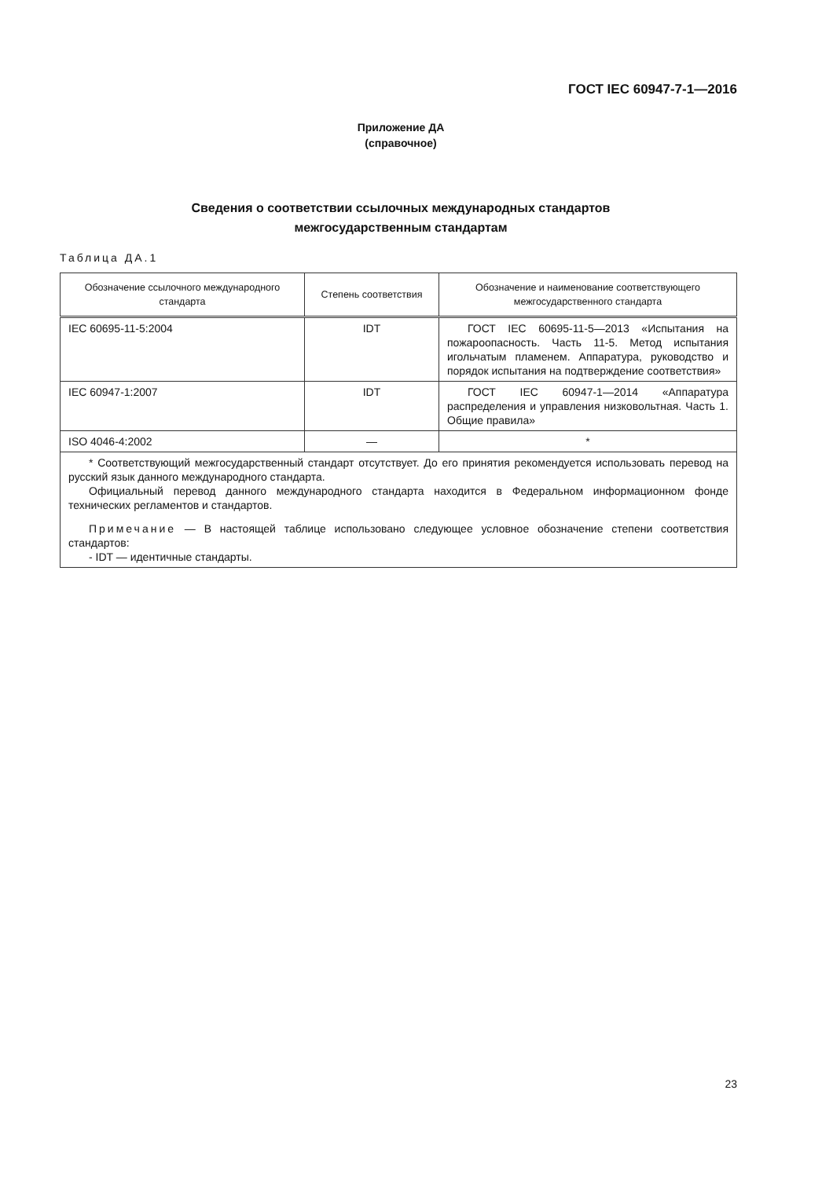ГОСТ IEC 60947-7-1—2016
Приложение ДА
(справочное)
Сведения о соответствии ссылочных международных стандартов
межгосударственным стандартам
Таблица ДА.1
| Обозначение ссылочного международного стандарта | Степень соответствия | Обозначение и наименование соответствующего межгосударственного стандарта |
| --- | --- | --- |
| IEC 60695-11-5:2004 | IDT | ГОСТ IEC 60695-11-5—2013 «Испытания на пожароопасность. Часть 11-5. Метод испытания игольчатым пламенем. Аппаратура, руководство и порядок испытания на подтверждение соответствия» |
| IEC 60947-1:2007 | IDT | ГОСТ IEC 60947-1—2014 «Аппаратура распределения и управления низковольтная. Часть 1. Общие правила» |
| ISO 4046-4:2002 | — | * |
| * Соответствующий межгосударственный стандарт отсутствует. До его принятия рекомендуется использовать перевод на русский язык данного международного стандарта. Официальный перевод данного международного стандарта находится в Федеральном информационном фонде технических регламентов и стандартов. Примечание — В настоящей таблице использовано следующее условное обозначение степени соответствия стандартов: - IDT — идентичные стандарты. | | |
23